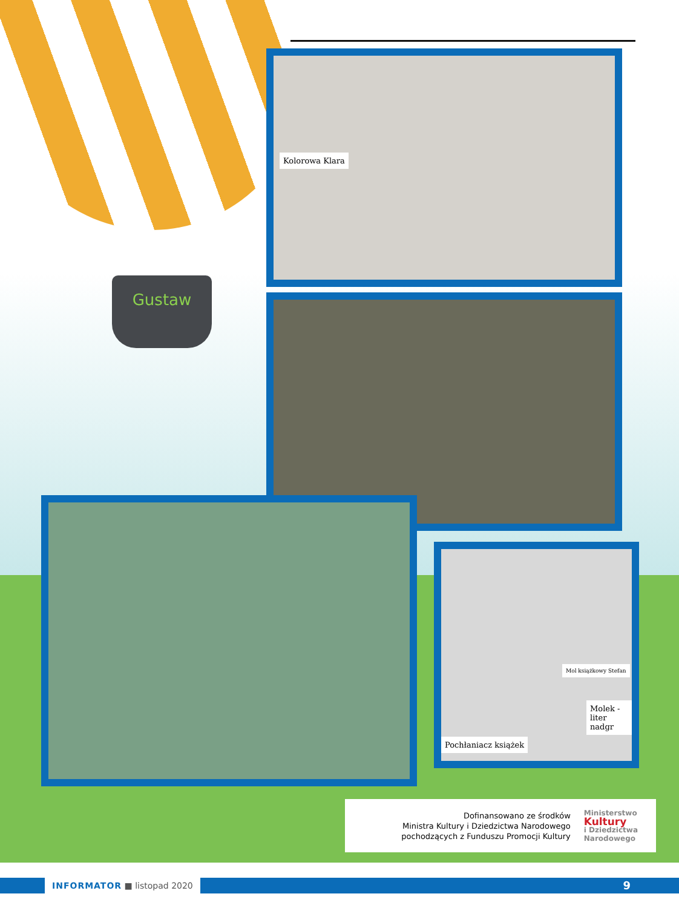Gustaw
Kolorowa Klara
Mol książkowy Stefan
Molek - liter nadgr
Pochłaniacz książek
Dofinansowano ze środków
Ministra Kultury i Dziedzictwa Narodowego
pochodzących z Funduszu Promocji Kultury
Ministerstwo
Kultury
i Dziedzictwa
Narodowego
INFORMATOR ■ listopad 2020 9